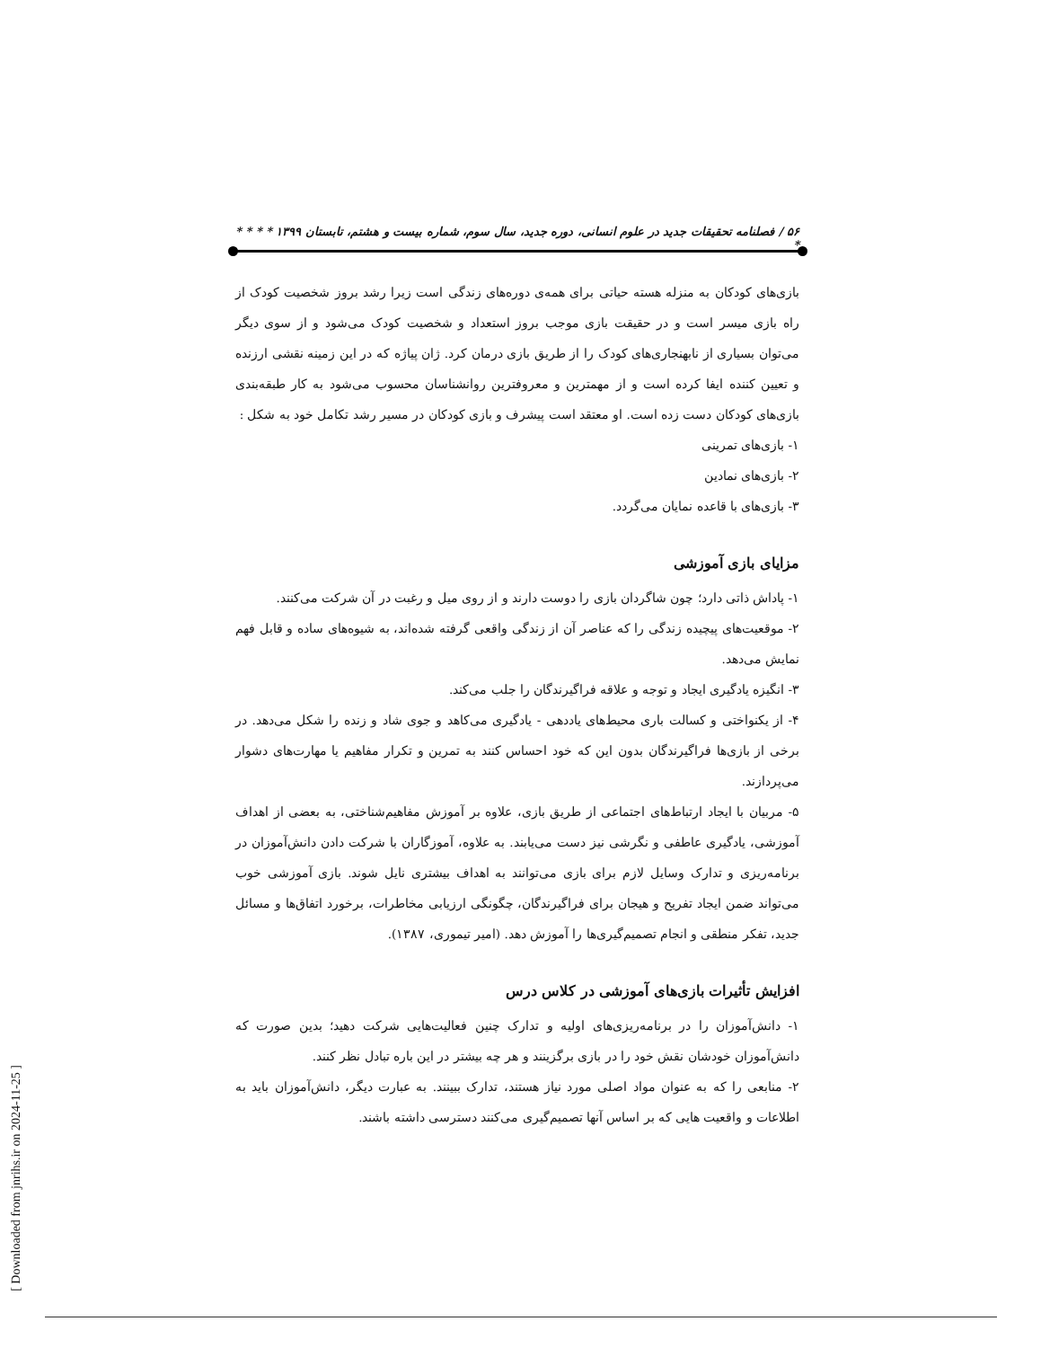۵۶ / فصلنامه تحقیقات جدید در علوم انسانی، دوره جدید، سال سوم، شماره بیست و هشتم، تابستان ۱۳۹۹ * * * * *
بازی‌های کودکان به منزله هسته حیاتی برای همه‌ی دوره‌های زندگی است زیرا رشد بروز شخصیت کودک از راه بازی میسر است و در حقیقت بازی موجب بروز استعداد و شخصیت کودک می‌شود و از سوی دیگر می‌توان بسیاری از نابهنجاری‌های کودک را از طریق بازی درمان کرد. ژان پیاژه که در این زمینه نقشی ارزنده و تعیین کننده ایفا کرده است و از مهمترین و معروفترین روانشناسان محسوب می‌شود به کار طبقه‌بندی بازی‌های کودکان دست زده است. او معتقد است پیشرف و بازی کودکان در مسیر رشد تکامل خود به شکل :
۱- بازی‌های تمرینی
۲- بازی‌های نمادین
۳- بازی‌های با قاعده نمایان می‌گردد.
مزایای بازی آموزشی
۱- پاداش ذاتی دارد؛ چون شاگردان بازی را دوست دارند و از روی میل و رغبت در آن شرکت می‌کنند.
۲- موقعیت‌های پیچیده زندگی را که عناصر آن از زندگی واقعی گرفته شده‌اند، به شیوه‌های ساده و قابل فهم نمایش می‌دهد.
۳- انگیزه یادگیری ایجاد و توجه و علاقه فراگیرندگان را جلب می‌کند.
۴- از یکنواختی و کسالت باری محیط‌های یاددهی - یادگیری می‌کاهد و جوی شاد و زنده را شکل می‌دهد. در برخی از بازی‌ها فراگیرندگان بدون این که خود احساس کنند به تمرین و تکرار مفاهیم یا مهارت‌های دشوار می‌پردازند.
۵- مربیان با ایجاد ارتباط‌های اجتماعی از طریق بازی، علاوه بر آموزش مفاهیم‌شناختی، به بعضی از اهداف آموزشی، یادگیری عاطفی و نگرشی نیز دست می‌یابند. به علاوه، آموزگاران با شرکت دادن دانش‌آموزان در برنامه‌ریزی و تدارک وسایل لازم برای بازی می‌توانند به اهداف بیشتری نایل شوند. بازی آموزشی خوب می‌تواند ضمن ایجاد تفریح و هیجان برای فراگیرندگان، چگونگی ارزیابی مخاطرات، برخورد اتفاق‌ها و مسائل جدید، تفکر منطقی و انجام تصمیم‌گیری‌ها را آموزش دهد. (امیر تیموری، ۱۳۸۷).
افزایش تأثیرات بازی‌های آموزشی در کلاس درس
۱- دانش‌آموزان را در برنامه‌ریزی‌های اولیه و تدارک چنین فعالیت‌هایی شرکت دهید؛ بدین صورت که دانش‌آموزان خودشان نقش خود را در بازی برگزینند و هر چه بیشتر در این باره تبادل نظر کنند.
۲- منابعی را که به عنوان مواد اصلی مورد نیاز هستند، تدارک ببینند. به عبارت دیگر، دانش‌آموزان باید به اطلاعات و واقعیت هایی که بر اساس آنها تصمیم‌گیری می‌کنند دسترسی داشته باشند.
[ Downloaded from jnrihs.ir on 2024-11-25 ]